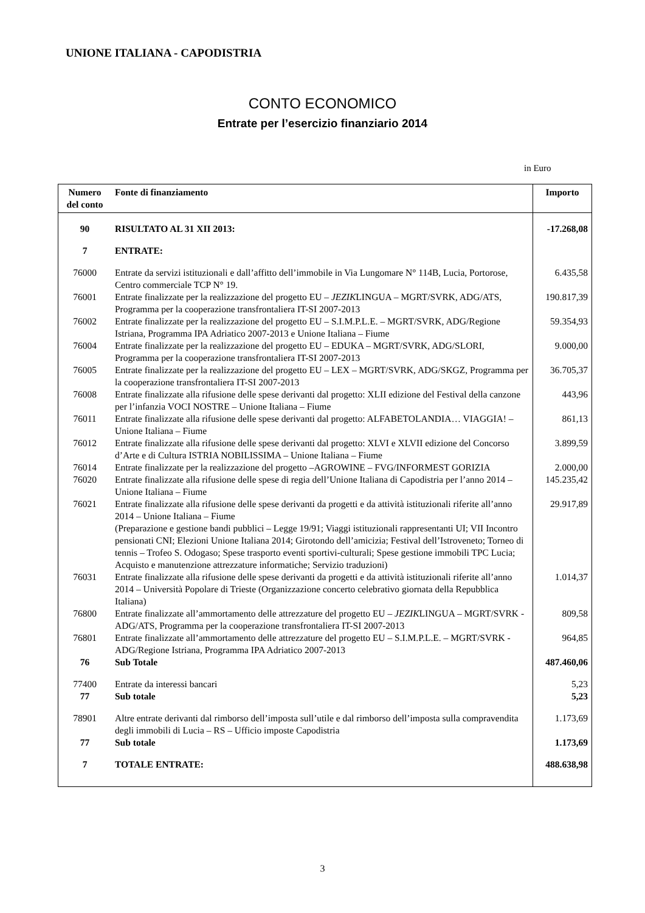UNIONE ITALIANA - CAPODISTRIA
CONTO ECONOMICO
Entrate per l’esercizio finanziario 2014
in Euro
| Numero del conto | Fonte di finanziamento | Importo |
| --- | --- | --- |
| 90 | RISULTATO AL 31 XII 2013: | -17.268,08 |
| 7 | ENTRATE: | |
| 76000 | Entrate da servizi istituzionali e dall’affitto dell’immobile in Via Lungomare N° 114B, Lucia, Portorose, Centro commerciale TCP N° 19. | 6.435,58 |
| 76001 | Entrate finalizzate per la realizzazione del progetto EU – JEZIK LINGUA – MGRT/SVRK, ADG/ATS, Programma per la cooperazione transfrontaliera IT-SI 2007-2013 | 190.817,39 |
| 76002 | Entrate finalizzate per la realizzazione del progetto EU – S.I.M.P.L.E. – MGRT/SVRK, ADG/Regione Istriana, Programma IPA Adriatico 2007-2013 e Unione Italiana – Fiume | 59.354,93 |
| 76004 | Entrate finalizzate per la realizzazione del progetto EU – EDUKA – MGRT/SVRK, ADG/SLORI, Programma per la cooperazione transfrontaliera IT-SI 2007-2013 | 9.000,00 |
| 76005 | Entrate finalizzate per la realizzazione del progetto EU – LEX – MGRT/SVRK, ADG/SKGZ, Programma per la cooperazione transfrontaliera IT-SI 2007-2013 | 36.705,37 |
| 76008 | Entrate finalizzate alla rifusione delle spese derivanti dal progetto: XLII edizione del Festival della canzone per l’infanzia VOCI NOSTRE – Unione Italiana – Fiume | 443,96 |
| 76011 | Entrate finalizzate alla rifusione delle spese derivanti dal progetto: ALFABETOLANDIA… VIAGGIA! – Unione Italiana – Fiume | 861,13 |
| 76012 | Entrate finalizzate alla rifusione delle spese derivanti dal progetto: XLVI e XLVII edizione del Concorso d’Arte e di Cultura ISTRIA NOBILISSIMA – Unione Italiana – Fiume | 3.899,59 |
| 76014 | Entrate finalizzate per la realizzazione del progetto –AGROWINE – FVG/INFORMEST GORIZIA | 2.000,00 |
| 76020 | Entrate finalizzate alla rifusione delle spese di regia dell’Unione Italiana di Capodistria per l’anno 2014 – Unione Italiana – Fiume | 145.235,42 |
| 76021 | Entrate finalizzate alla rifusione delle spese derivanti da progetti e da attività istituzionali riferite all’anno 2014 – Unione Italiana – Fiume (Preparazione e gestione bandi pubblici – Legge 19/91; Viaggi istituzionali rappresentanti UI; VII Incontro pensionati CNI; Elezioni Unione Italiana 2014; Girotondo dell’amicizia; Festival dell’Istroveneto; Torneo di tennis – Trofeo S. Odogaso; Spese trasporto eventi sportivi-culturali; Spese gestione immobili TPC Lucia; Acquisto e manutenzione attrezzature informatiche; Servizio traduzioni) | 29.917,89 |
| 76031 | Entrate finalizzate alla rifusione delle spese derivanti da progetti e da attività istituzionali riferite all’anno 2014 – Università Popolare di Trieste (Organizzazione concerto celebrativo giornata della Repubblica Italiana) | 1.014,37 |
| 76800 | Entrate finalizzate all’ammortamento delle attrezzature del progetto EU – JEZIK LINGUA – MGRT/SVRK - ADG/ATS, Programma per la cooperazione transfrontaliera IT-SI 2007-2013 | 809,58 |
| 76801 | Entrate finalizzate all’ammortamento delle attrezzature del progetto EU – S.I.M.P.L.E. – MGRT/SVRK - ADG/Regione Istriana, Programma IPA Adriatico 2007-2013 | 964,85 |
| 76 | Sub Totale | 487.460,06 |
| 77400 | Entrate da interessi bancari | 5,23 |
| 77 | Sub totale | 5,23 |
| 78901 | Altre entrate derivanti dal rimborso dell’imposta sull’utile e dal rimborso dell’imposta sulla compravendita degli immobili di Lucia – RS – Ufficio imposte Capodistria | 1.173,69 |
| 77 | Sub totale | 1.173,69 |
| 7 | TOTALE ENTRATE: | 488.638,98 |
3